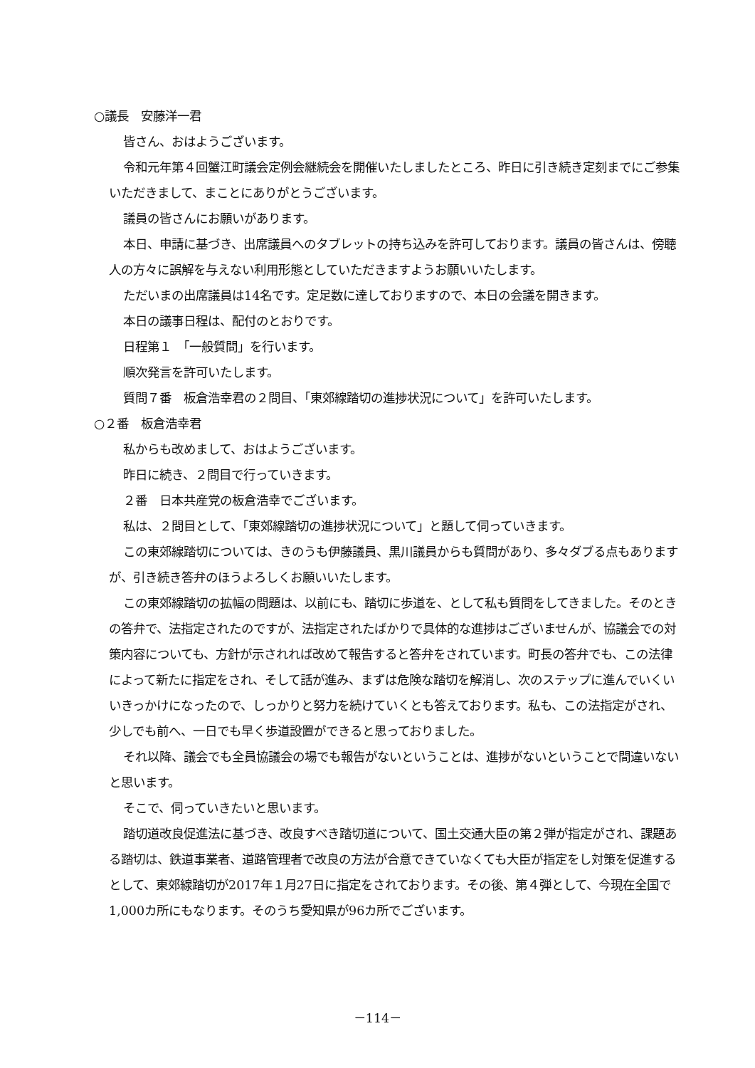○議長　安藤洋一君
皆さん、おはようございます。
令和元年第４回蟹江町議会定例会継続会を開催いたしましたところ、昨日に引き続き定刻までにご参集いただきまして、まことにありがとうございます。
議員の皆さんにお願いがあります。
本日、申請に基づき、出席議員へのタブレットの持ち込みを許可しております。議員の皆さんは、傍聴人の方々に誤解を与えない利用形態としていただきますようお願いいたします。
ただいまの出席議員は14名です。定足数に達しておりますので、本日の会議を開きます。
本日の議事日程は、配付のとおりです。
日程第１　「一般質問」を行います。
順次発言を許可いたします。
質問７番　板倉浩幸君の２問目、「東郊線踏切の進捗状況について」を許可いたします。
○２番　板倉浩幸君
私からも改めまして、おはようございます。
昨日に続き、２問目で行っていきます。
２番　日本共産党の板倉浩幸でございます。
私は、２問目として、「東郊線踏切の進捗状況について」と題して伺っていきます。
この東郊線踏切については、きのうも伊藤議員、黒川議員からも質問があり、多々ダブる点もありますが、引き続き答弁のほうよろしくお願いいたします。
この東郊線踏切の拡幅の問題は、以前にも、踏切に歩道を、として私も質問をしてきました。そのときの答弁で、法指定されたのですが、法指定されたばかりで具体的な進捗はございませんが、協議会での対策内容についても、方針が示されれば改めて報告すると答弁をされています。町長の答弁でも、この法律によって新たに指定をされ、そして話が進み、まずは危険な踏切を解消し、次のステップに進んでいくいいきっかけになったので、しっかりと努力を続けていくとも答えております。私も、この法指定がされ、少しでも前へ、一日でも早く歩道設置ができると思っておりました。
それ以降、議会でも全員協議会の場でも報告がないということは、進捗がないということで間違いないと思います。
そこで、伺っていきたいと思います。
踏切道改良促進法に基づき、改良すべき踏切道について、国土交通大臣の第２弾が指定がされ、課題ある踏切は、鉄道事業者、道路管理者で改良の方法が合意できていなくても大臣が指定をし対策を促進するとして、東郊線踏切が2017年１月27日に指定をされております。その後、第４弾として、今現在全国で1,000カ所にもなります。そのうち愛知県が96カ所でございます。
－114－